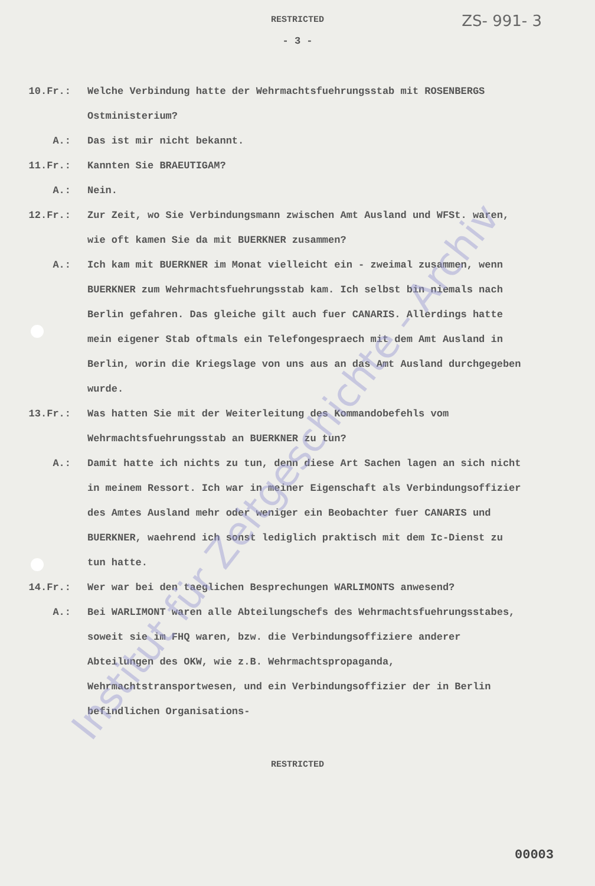RESTRICTED
ZS- 991- 3
- 3 -
10.Fr.: Welche Verbindung hatte der Wehrmachtsfuehrungsstab mit ROSENBERGS Ostministerium?
A.: Das ist mir nicht bekannt.
11.Fr.: Kannten Sie BRAEUTIGAM?
A.: Nein.
12.Fr.: Zur Zeit, wo Sie Verbindungsmann zwischen Amt Ausland und WFSt. waren, wie oft kamen Sie da mit BUERKNER zusammen?
A.: Ich kam mit BUERKNER im Monat vielleicht ein - zweimal zusammen, wenn BUERKNER zum Wehrmachtsfuehrungsstab kam. Ich selbst bin niemals nach Berlin gefahren. Das gleiche gilt auch fuer CANARIS. Allerdings hatte mein eigener Stab oftmals ein Telefongespraech mit dem Amt Ausland in Berlin, worin die Kriegslage von uns aus an das Amt Ausland durchgegeben wurde.
13.Fr.: Was hatten Sie mit der Weiterleitung des Kommandobefehls vom Wehrmachtsfuehrungsstab an BUERKNER zu tun?
A.: Damit hatte ich nichts zu tun, denn diese Art Sachen lagen an sich nicht in meinem Ressort. Ich war in meiner Eigenschaft als Verbindungsoffizier des Amtes Ausland mehr oder weniger ein Beobachter fuer CANARIS und BUERKNER, waehrend ich sonst lediglich praktisch mit dem Ic-Dienst zu tun hatte.
14.Fr.: Wer war bei den taeglichen Besprechungen WARLIMONTS anwesend?
A.: Bei WARLIMONT waren alle Abteilungschefs des Wehrmachtsfuehrungsstabes, soweit sie im FHQ waren, bzw. die Verbindungsoffiziere anderer Abteilungen des OKW, wie z.B. Wehrmachtspropaganda, Wehrmachtstransportwesen, und ein Verbindungsoffizier der in Berlin befindlichen Organisations-
RESTRICTED
00003
Institut für Zeitgeschichte - Archiv